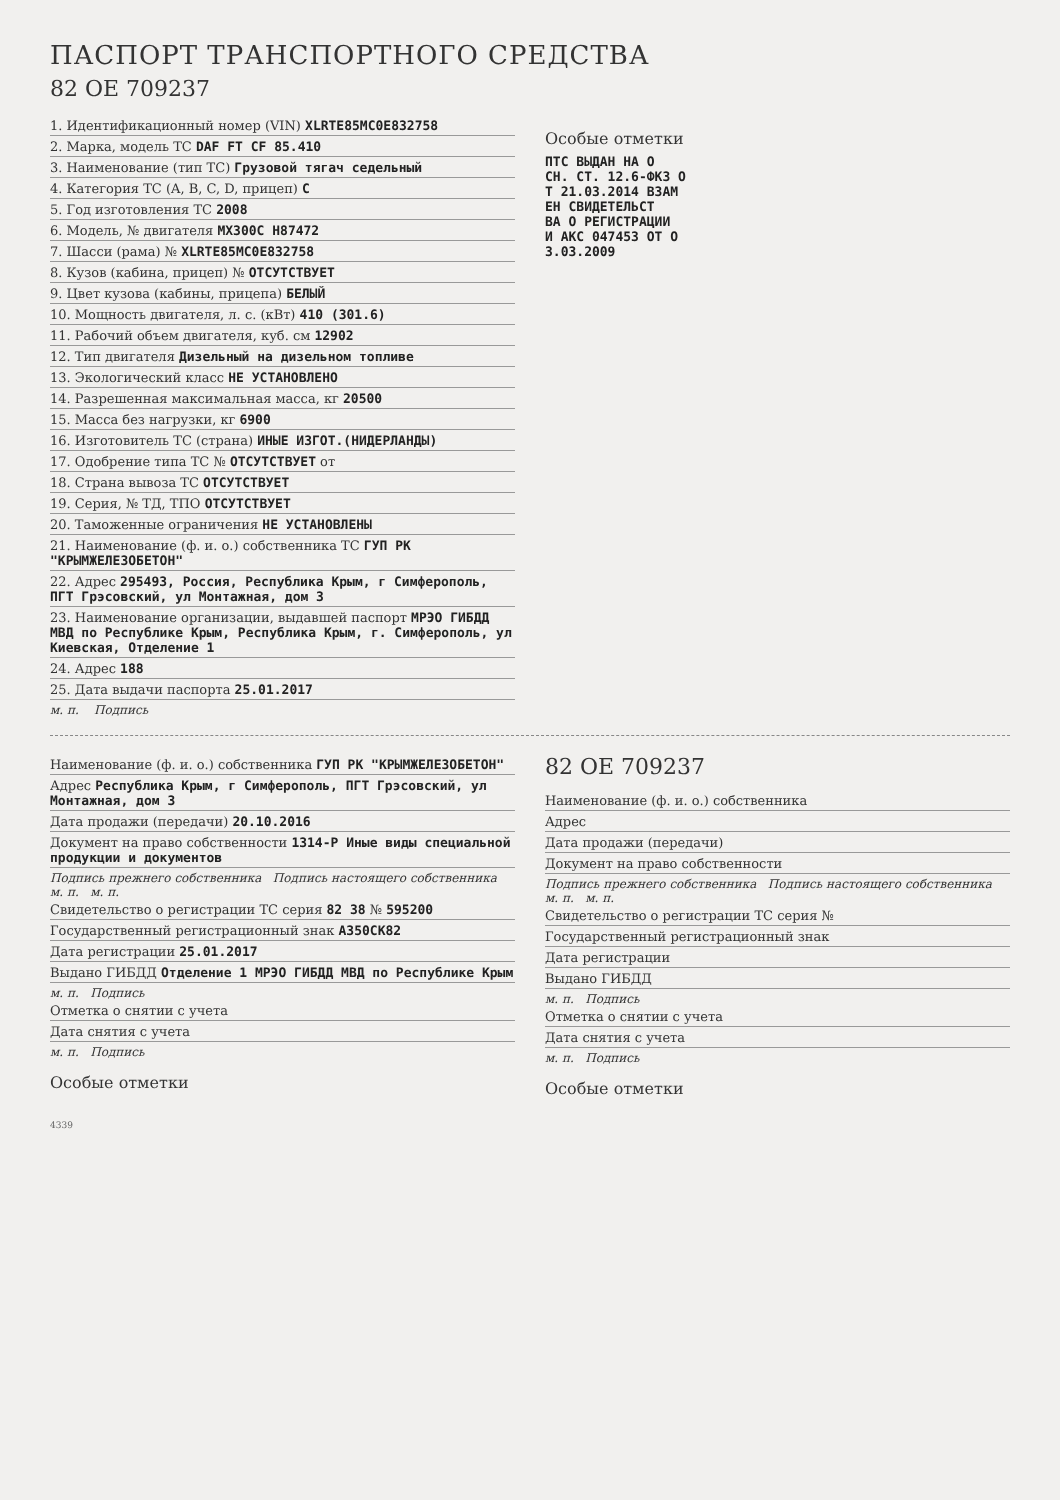ПАСПОРТ ТРАНСПОРТНОГО СРЕДСТВА
82 ОЕ 709237
1. Идентификационный номер (VIN) XLRTE85MC0E832758
2. Марка, модель ТС DAF FT CF 85.410
3. Наименование (тип ТС) Грузовой тягач седельный
4. Категория ТС (A, B, C, D, прицеп) C
5. Год изготовления ТС 2008
6. Модель, № двигателя MX300C H87472
7. Шасси (рама) № XLRTE85MC0E832758
8. Кузов (кабина, прицеп) № ОТСУТСТВУЕТ
9. Цвет кузова (кабины, прицепа) БЕЛЫЙ
10. Мощность двигателя, л. с. (кВт) 410 (301.6)
11. Рабочий объем двигателя, куб. см 12902
12. Тип двигателя Дизельный на дизельном топливе
13. Экологический класс НЕ УСТАНОВЛЕНО
14. Разрешенная максимальная масса, кг 20500
15. Масса без нагрузки, кг 6900
16. Изготовитель ТС (страна) ИНЫЕ ИЗГОТ.(НИДЕРЛАНДЫ)
17. Одобрение типа ТС № ОТСУТСТВУЕТ от
18. Страна вывоза ТС ОТСУТСТВУЕТ
19. Серия, № ТД, ТПО ОТСУТСТВУЕТ
20. Таможенные ограничения НЕ УСТАНОВЛЕНЫ
21. Наименование (ф. и. о.) собственника ТС ГУП РК "КРЫМЖЕЛЕЗОБЕТОН"
22. Адрес 295493, Россия, Республика Крым, г Симферополь, ПГТ Грэсовский, ул Монтажная, дом 3
23. Наименование организации, выдавшей паспорт МРЭО ГИБДД МВД по Республике Крым, Республика Крым, г. Симферополь, ул Киевская, Отделение 1
24. Адрес 188
25. Дата выдачи паспорта 25.01.2017
м. п. Подпись
Особые отметки
ПТС ВЫДАН НА О
СН. СТ. 12.6-ФКЗ О
Т 21.03.2014 ВЗАМ
ЕН СВИДЕТЕЛЬСТ
ВА О РЕГИСТРАЦИИ
И АКС 047453 ОТ О
3.03.2009
Наименование (ф. и. о.) собственника ГУП РК "КРЫМЖЕЛЕЗОБЕТОН"
Адрес Республика Крым, г Симферополь, ПГТ Грэсовский, ул Монтажная, дом 3
Дата продажи (передачи) 20.10.2016
Документ на право собственности 1314-Р Иные виды специальной продукции и документов
Подпись прежнего собственника Подпись настоящего собственника м. п. м. п.
Свидетельство о регистрации ТС серия 82 38 № 595200
Государственный регистрационный знак А350СК82
Дата регистрации 25.01.2017
Выдано ГИБДД Отделение 1 МРЭО ГИБДД МВД по Республике Крым
м. п. Подпись
Отметка о снятии с учета
Дата снятия с учета
м. п. Подпись
Особые отметки
82 ОЕ 709237
Наименование (ф. и. о.) собственника
Адрес
Дата продажи (передачи)
Документ на право собственности
Подпись прежнего собственника Подпись настоящего собственника м. п. м. п.
Свидетельство о регистрации ТС серия №
Государственный регистрационный знак
Дата регистрации
Выдано ГИБДД
м. п. Подпись
Отметка о снятии с учета
Дата снятия с учета
м. п. Подпись
Особые отметки
4339